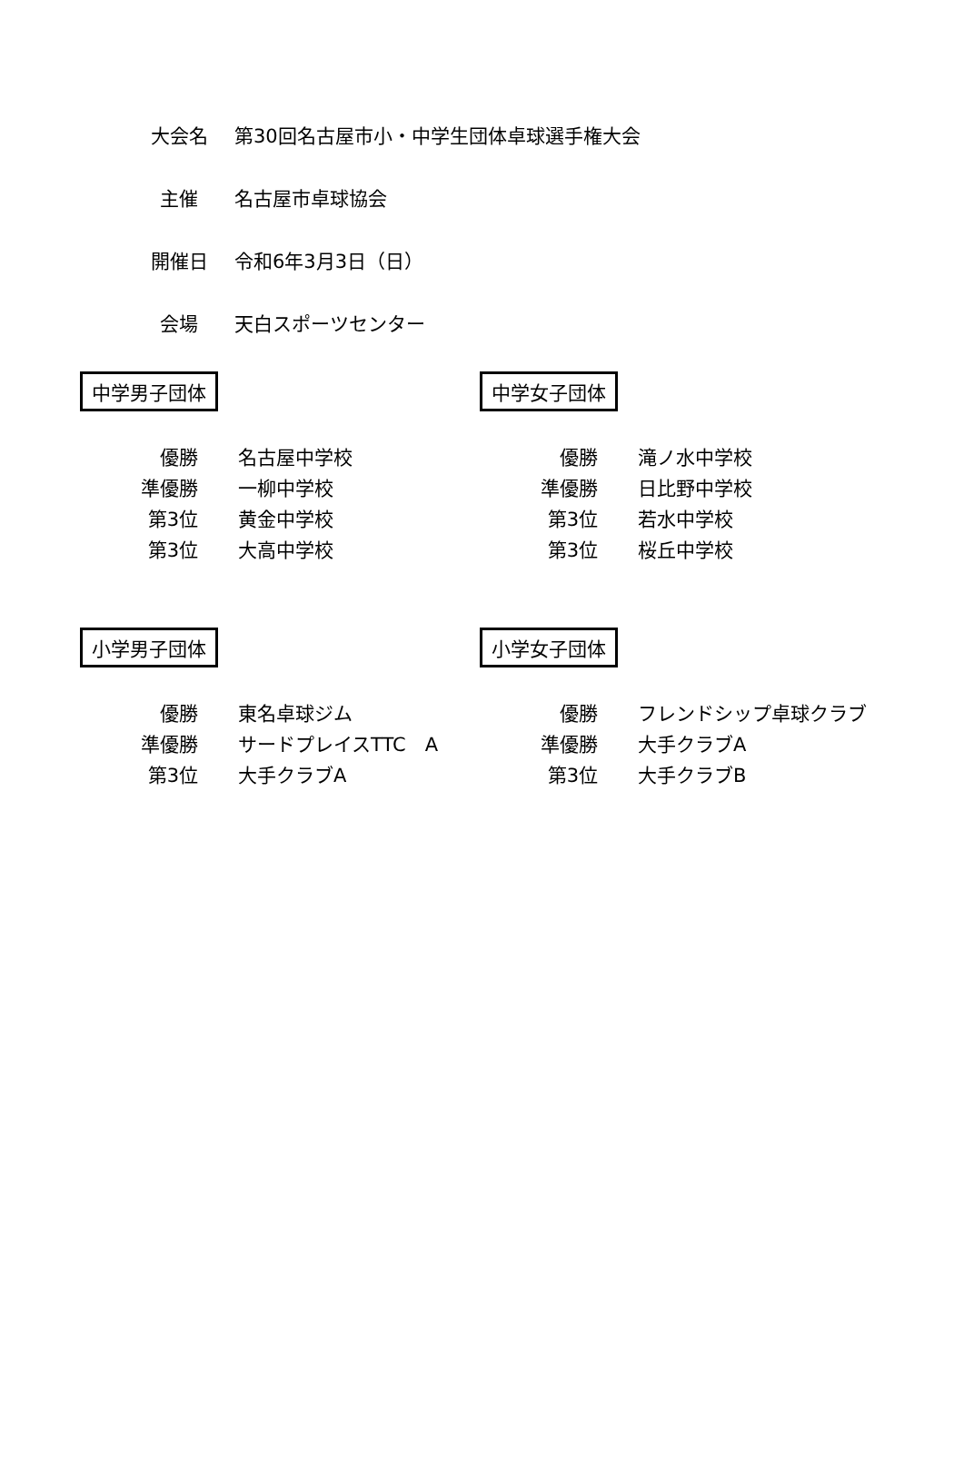大会名 第30回名古屋市小・中学生団体卓球選手権大会
主催 名古屋市卓球協会
開催日 令和6年3月3日（日）
会場 天白スポーツセンター
中学男子団体
| 優勝 | 名古屋中学校 |
| 準優勝 | 一柳中学校 |
| 第3位 | 黄金中学校 |
| 第3位 | 大高中学校 |
中学女子団体
| 優勝 | 滝ノ水中学校 |
| 準優勝 | 日比野中学校 |
| 第3位 | 若水中学校 |
| 第3位 | 桜丘中学校 |
小学男子団体
| 優勝 | 東名卓球ジム |
| 準優勝 | サードプレイスTTC A |
| 第3位 | 大手クラブA |
小学女子団体
| 優勝 | フレンドシップ卓球クラブ |
| 準優勝 | 大手クラブA |
| 第3位 | 大手クラブB |